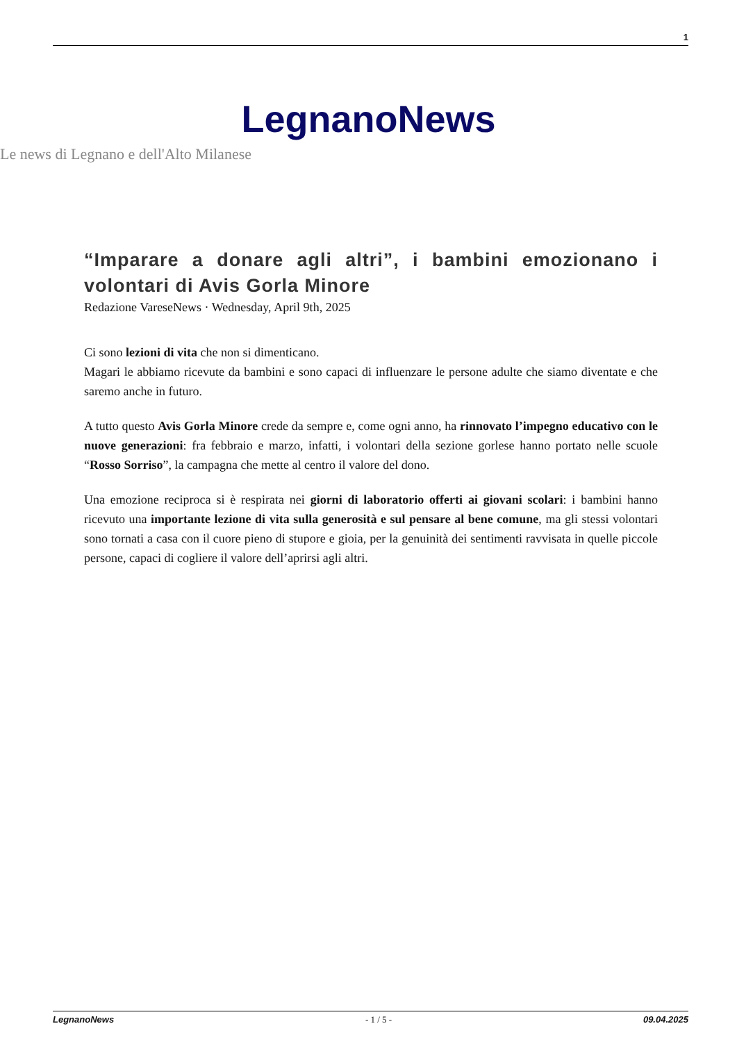1
LegnanoNews
Le news di Legnano e dell'Alto Milanese
“Imparare a donare agli altri”, i bambini emozionano i volontari di Avis Gorla Minore
Redazione VareseNews · Wednesday, April 9th, 2025
Ci sono lezioni di vita che non si dimenticano.
Magari le abbiamo ricevute da bambini e sono capaci di influenzare le persone adulte che siamo diventate e che saremo anche in futuro.
A tutto questo Avis Gorla Minore crede da sempre e, come ogni anno, ha rinnovato l’impegno educativo con le nuove generazioni: fra febbraio e marzo, infatti, i volontari della sezione gorlese hanno portato nelle scuole “Rosso Sorriso”, la campagna che mette al centro il valore del dono.
Una emozione reciproca si è respirata nei giorni di laboratorio offerti ai giovani scolari: i bambini hanno ricevuto una importante lezione di vita sulla generosità e sul pensare al bene comune, ma gli stessi volontari sono tornati a casa con il cuore pieno di stupore e gioia, per la genuinità dei sentimenti ravvisata in quelle piccole persone, capaci di cogliere il valore dell’aprirsi agli altri.
LegnanoNews - 1 / 5 - 09.04.2025